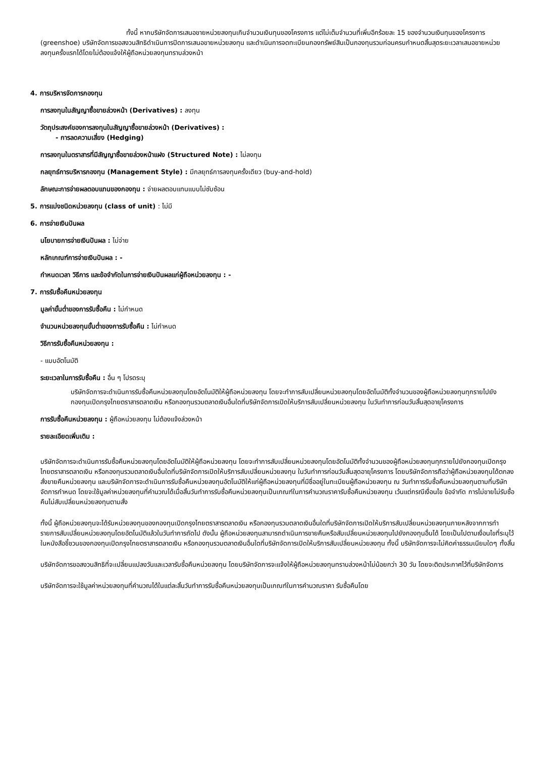ทั้งนี้ หากบริษัทจัดการเสนอขายหน่วยลงทุนเกินจำนวนเงินทุนของโครงการ แต่ไม่เต็มจำนวนที่เพิ่มอีกร้อยละ 15 ของจำนวนเงินทุนของโครงการ (greenshoe) บริษัทจัดการขอสงวนสิทธิดำเนินการปิดการเสนอขายหน่วยลงทุน และดำเนินการจดทะเบียนกองทรัพย์สินเป็นกองทุนรวมก่อนครบกำหนดสิ้นสุดระยะเวลาเสนอขายหน่วยลงทุนครั้งแรกได้โดยไม่ต้องแจ้งให้ผู้ถือหน่วยลงทุนทราบล่วงหน้า
4. การบริหารจัดการกองทุน
การลงทุนในสัญญาซื้อขายล่วงหน้า (Derivatives) : ลงทุน
วัตถุประสงค์ของการลงทุนในสัญญาซื้อขายล่วงหน้า (Derivatives) :
- การลดความเสี่ยง (Hedging)
การลงทุนในตราสารที่มีสัญญาซื้อขายล่วงหน้าแฝง (Structured Note) : ไม่ลงทุน
กลยุทธ์การบริหารกองทุน (Management Style) : มีกลยุทธ์การลงทุนครั้งเดียว (buy-and-hold)
ลักษณะการจ่ายผลตอบแทนของกองทุน : จ่ายผลตอบแทนแบบไม่ซับซ้อน
5. การแบ่งชนิดหน่วยลงทุน (class of unit) : ไม่มี
6. การจ่ายเงินปันผล
นโยบายการจ่ายเงินปันผล : ไม่จ่าย
หลักเกณฑ์การจ่ายเงินปันผล : -
กำหนดเวลา วิธีการ และข้อจำกัดในการจ่ายเงินปันผลแก่ผู้ถือหน่วยลงทุน : -
7. การรับซื้อคืนหน่วยลงทุน
มูลค่าขั้นต่ำของการรับซื้อคืน : ไม่กำหนด
จำนวนหน่วยลงทุนขั้นต่ำของการรับซื้อคืน : ไม่กำหนด
วิธีการรับซื้อคืนหน่วยลงทุน :
- แบบอัตโนมัติ
ระยะเวลาในการรับซื้อคืน : อื่น ๆ โปรดระบุ
บริษัทจัดการจะดำเนินการรับซื้อคืนหน่วยลงทุนโดยอัตโนมัติให้ผู้ถือหน่วยลงทุน โดยจะทำการสับเปลี่ยนหน่วยลงทุนโดยอัตโนมัติทั้งจำนวนของผู้ถือหน่วยลงทุนทุกรายไปยังกองทุนเปิดกรุงไทยตราสารตลาดเงิน หรือกองทุนรวมตลาดเงินอื่นใดที่บริษัทจัดการเปิดให้บริการสับเปลี่ยนหน่วยลงทุน ในวันทำการก่อนวันสิ้นสุดอายุโครงการ
การรับซื้อคืนหน่วยลงทุน : ผู้ถือหน่วยลงทุน ไม่ต้องแจ้งล่วงหน้า
รายละเอียดเพิ่มเติม :
บริษัทจัดการจะดำเนินการรับซื้อคืนหน่วยลงทุนโดยอัตโนมัติให้ผู้ถือหน่วยลงทุน โดยจะทำการสับเปลี่ยนหน่วยลงทุนโดยอัตโนมัติทั้งจำนวนของผู้ถือหน่วยลงทุนทุกรายไปยังกองทุนเปิดกรุงไทยตราสารตลาดเงิน หรือกองทุนรวมตลาดเงินอื่นใดที่บริษัทจัดการเปิดให้บริการสับเปลี่ยนหน่วยลงทุน ในวันทำการก่อนวันสิ้นสุดอายุโครงการ โดยบริษัทจัดการถือว่าผู้ถือหน่วยลงทุนได้ตกลงสั่งขายคืนหน่วยลงทุน และบริษัทจัดการจะดำเนินการรับซื้อคืนหน่วยลงทุนอัตโนมัติให้แก่ผู้ถือหน่วยลงทุนที่มีชื่ออยู่ในทะเบียนผู้ถือหน่วยลงทุน ณ วันทำการรับซื้อคืนหน่วยลงทุนตามที่บริษัทจัดการกำหนด โดยจะใช้มูลค่าหน่วยลงทุนที่คำนวณได้เมื่อสิ้นวันทำการรับซื้อคืนหน่วยลงทุนเป็นเกณฑ์ในการคำนวณราคารับซื้อคืนหน่วยลงทุน เว้นแต่กรณีเงื่อนไข ข้อจำกัด การไม่ขายไม่รับซื้อคืนไม่สับเปลี่ยนหน่วยลงทุนตามสั่ง
ทั้งนี้ ผู้ถือหน่วยลงทุนจะได้รับหน่วยลงทุนของกองทุนเปิดกรุงไทยตราสารตลาดเงิน หรือกองทุนรวมตลาดเงินอื่นใดที่บริษัทจัดการเปิดให้บริการสับเปลี่ยนหน่วยลงทุนภายหลังจากการทำรายการสับเปลี่ยนหน่วยลงทุนโดยอัตโนมัติแล้วในวันทำการถัดไป ดังนั้น ผู้ถือหน่วยลงทุนสามารถดำเนินการขายคืนหรือสับเปลี่ยนหน่วยลงทุนไปยังกองทุนอื่นได้ โดยเป็นไปตามเงื่อนไขที่ระบุไว้ในหนังสือชี้ชวนของกองทุนเปิดกรุงไทยตราสารตลาดเงิน หรือกองทุนรวมตลาดเงินอื่นใดที่บริษัทจัดการเปิดให้บริการสับเปลี่ยนหน่วยลงทุน ทั้งนี้ บริษัทจัดการจะไม่คิดค่าธรรมเนียมใดๆ ทั้งสิ้น
บริษัทจัดการขอสงวนสิทธิที่จะเปลี่ยนแปลงวันและเวลารับซื้อคืนหน่วยลงทุน โดยบริษัทจัดการจะแจ้งให้ผู้ถือหน่วยลงทุนทราบล่วงหน้าไม่น้อยกว่า 30 วัน โดยจะติดประกาศไว้ที่บริษัทจัดการ
บริษัทจัดการจะใช้มูลค่าหน่วยลงทุนที่คำนวณได้ในแต่ละสิ้นวันทำการรับซื้อคืนหน่วยลงทุนเป็นเกณฑ์ในการคำนวณราคา รับซื้อคืนโดย